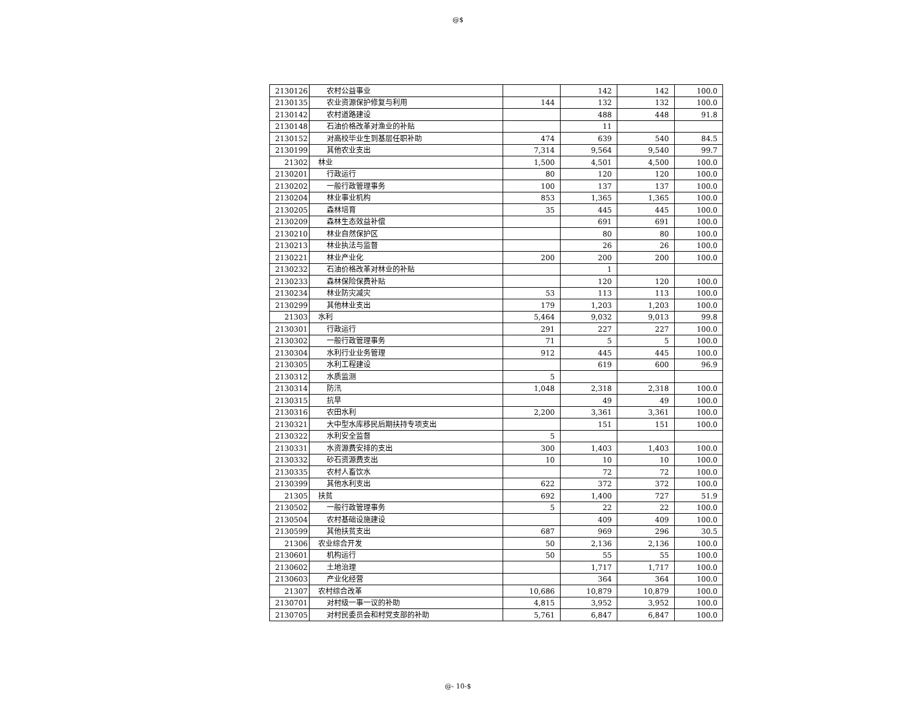@$
| 2130126 | 农村公益事业 | | 142 | 142 | 100.0 |
| 2130135 | 农业资源保护修复与利用 | 144 | 132 | 132 | 100.0 |
| 2130142 | 农村道路建设 | | 488 | 448 | 91.8 |
| 2130148 | 石油价格改革对渔业的补贴 | | 11 | | |
| 2130152 | 对高校毕业生到基层任职补助 | 474 | 639 | 540 | 84.5 |
| 2130199 | 其他农业支出 | 7,314 | 9,564 | 9,540 | 99.7 |
| 21302 | 林业 | 1,500 | 4,501 | 4,500 | 100.0 |
| 2130201 | 行政运行 | 80 | 120 | 120 | 100.0 |
| 2130202 | 一般行政管理事务 | 100 | 137 | 137 | 100.0 |
| 2130204 | 林业事业机构 | 853 | 1,365 | 1,365 | 100.0 |
| 2130205 | 森林培育 | 35 | 445 | 445 | 100.0 |
| 2130209 | 森林生态效益补偿 | | 691 | 691 | 100.0 |
| 2130210 | 林业自然保护区 | | 80 | 80 | 100.0 |
| 2130213 | 林业执法与监督 | | 26 | 26 | 100.0 |
| 2130221 | 林业产业化 | 200 | 200 | 200 | 100.0 |
| 2130232 | 石油价格改革对林业的补贴 | | 1 | | |
| 2130233 | 森林保险保费补贴 | | 120 | 120 | 100.0 |
| 2130234 | 林业防灾减灾 | 53 | 113 | 113 | 100.0 |
| 2130299 | 其他林业支出 | 179 | 1,203 | 1,203 | 100.0 |
| 21303 | 水利 | 5,464 | 9,032 | 9,013 | 99.8 |
| 2130301 | 行政运行 | 291 | 227 | 227 | 100.0 |
| 2130302 | 一般行政管理事务 | 71 | 5 | 5 | 100.0 |
| 2130304 | 水利行业业务管理 | 912 | 445 | 445 | 100.0 |
| 2130305 | 水利工程建设 | | 619 | 600 | 96.9 |
| 2130312 | 水质监测 | 5 | | | |
| 2130314 | 防汛 | 1,048 | 2,318 | 2,318 | 100.0 |
| 2130315 | 抗旱 | | 49 | 49 | 100.0 |
| 2130316 | 农田水利 | 2,200 | 3,361 | 3,361 | 100.0 |
| 2130321 | 大中型水库移民后期扶持专项支出 | | 151 | 151 | 100.0 |
| 2130322 | 水利安全监督 | 5 | | | |
| 2130331 | 水资源费安排的支出 | 300 | 1,403 | 1,403 | 100.0 |
| 2130332 | 砂石资源费支出 | 10 | 10 | 10 | 100.0 |
| 2130335 | 农村人畜饮水 | | 72 | 72 | 100.0 |
| 2130399 | 其他水利支出 | 622 | 372 | 372 | 100.0 |
| 21305 | 扶贫 | 692 | 1,400 | 727 | 51.9 |
| 2130502 | 一般行政管理事务 | 5 | 22 | 22 | 100.0 |
| 2130504 | 农村基础设施建设 | | 409 | 409 | 100.0 |
| 2130599 | 其他扶贫支出 | 687 | 969 | 296 | 30.5 |
| 21306 | 农业综合开发 | 50 | 2,136 | 2,136 | 100.0 |
| 2130601 | 机构运行 | 50 | 55 | 55 | 100.0 |
| 2130602 | 土地治理 | | 1,717 | 1,717 | 100.0 |
| 2130603 | 产业化经营 | | 364 | 364 | 100.0 |
| 21307 | 农村综合改革 | 10,686 | 10,879 | 10,879 | 100.0 |
| 2130701 | 对村级一事一议的补助 | 4,815 | 3,952 | 3,952 | 100.0 |
| 2130705 | 对村民委员会和村党支部的补助 | 5,761 | 6,847 | 6,847 | 100.0 |
@- 10-$